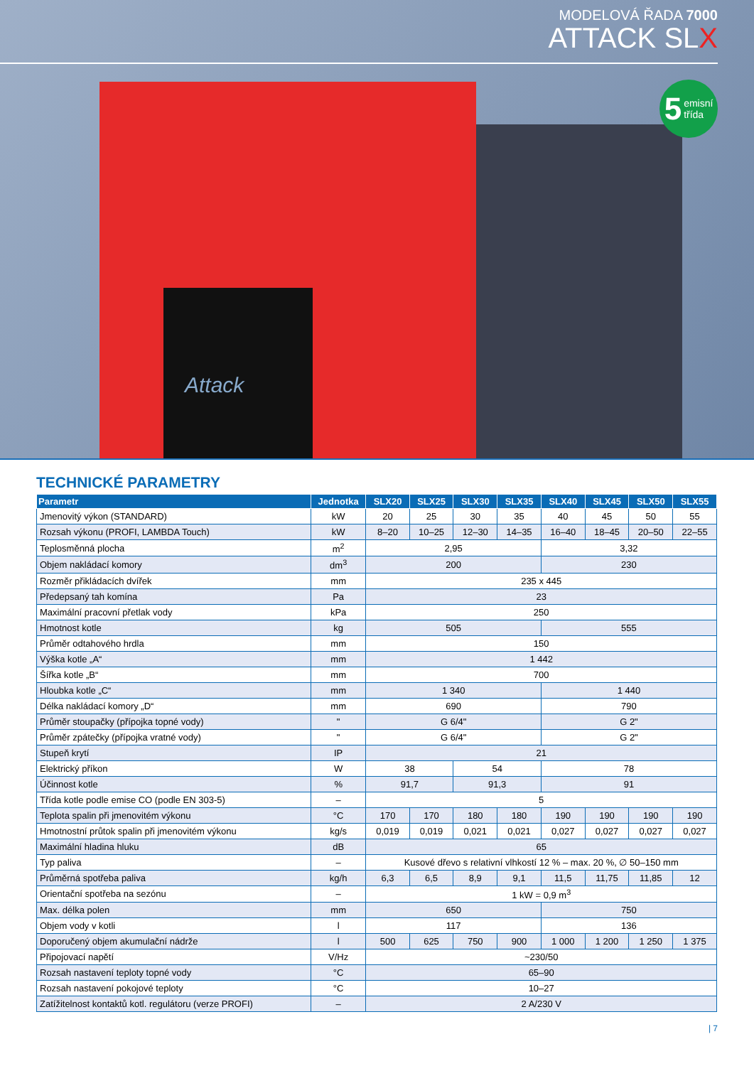MODELOVÁ ŘADA 7000
ATTACK SLX
Attack
5 emisní
třída
TECHNICKÉ PARAMETRY
| Parametr | Jednotka | SLX20 | SLX25 | SLX30 | SLX35 | SLX40 | SLX45 | SLX50 | SLX55 |
| --- | --- | --- | --- | --- | --- | --- | --- | --- | --- |
| Jmenovitý výkon (STANDARD) | kW | 20 | 25 | 30 | 35 | 40 | 45 | 50 | 55 |
| Rozsah výkonu (PROFI, LAMBDA Touch) | kW | 8–20 | 10–25 | 12–30 | 14–35 | 16–40 | 18–45 | 20–50 | 22–55 |
| Teplosměnná plocha | m<sup>2</sup> | 2,95 | | | | 3,32 | | | |
| Objem nakládací komory | dm<sup>3</sup> | 200 | | | | 230 | | | |
| Rozměr přikládacích dvířek | mm | 235 x 445 | | | | | | | |
| Předepsaný tah komína | Pa | 23 | | | | | | | |
| Maximální pracovní přetlak vody | kPa | 250 | | | | | | | |
| Hmotnost kotle | kg | 505 | | | | 555 | | | |
| Průměr odtahového hrdla | mm | 150 | | | | | | | |
| Výška kotle „A“ | mm | 1 442 | | | | | | | |
| Šířka kotle „B“ | mm | 700 | | | | | | | |
| Hloubka kotle „C“ | mm | 1 340 | | | | 1 440 | | | |
| Délka nakládací komory „D“ | mm | 690 | | | | 790 | | | |
| Průměr stoupačky (přípojka topné vody) | " | G 6/4" | | | | G 2" | | | |
| Průměr zpátečky (přípojka vratné vody) | " | G 6/4" | | | | G 2" | | | |
| Stupeň krytí | IP | 21 | | | | | | | |
| Elektrický příkon | W | 38 | | 54 | | 78 | | | |
| Účinnost kotle | % | 91,7 | | 91,3 | | 91 | | | |
| Třída kotle podle emise CO (podle EN 303-5) | – | 5 | | | | | | | |
| Teplota spalin při jmenovitém výkonu | °C | 170 | 170 | 180 | 180 | 190 | 190 | 190 | 190 |
| Hmotnostní průtok spalin při jmenovitém výkonu | kg/s | 0,019 | 0,019 | 0,021 | 0,021 | 0,027 | 0,027 | 0,027 | 0,027 |
| Maximální hladina hluku | dB | 65 | | | | | | | |
| Typ paliva | – | Kusové dřevo s relativní vlhkostí 12 % – max. 20 %, ∅ 50–150 mm | | | | | | | |
| Průměrná spotřeba paliva | kg/h | 6,3 | 6,5 | 8,9 | 9,1 | 11,5 | 11,75 | 11,85 | 12 |
| Orientační spotřeba na sezónu | – | 1 kW = 0,9 m<sup>3</sup> | | | | | | | |
| Max. délka polen | mm | 650 | | | | 750 | | | |
| Objem vody v kotli | l | 117 | | | | 136 | | | |
| Doporučený objem akumulační nádrže | l | 500 | 625 | 750 | 900 | 1 000 | 1 200 | 1 250 | 1 375 |
| Připojovací napětí | V/Hz | ~230/50 | | | | | | | |
| Rozsah nastavení teploty topné vody | °C | 65–90 | | | | | | | |
| Rozsah nastavení pokojové teploty | °C | 10–27 | | | | | | | |
| Zatížitelnost kontaktů kotl. regulátoru (verze PROFI) | – | 2 A/230 V | | | | | | | |
| 7